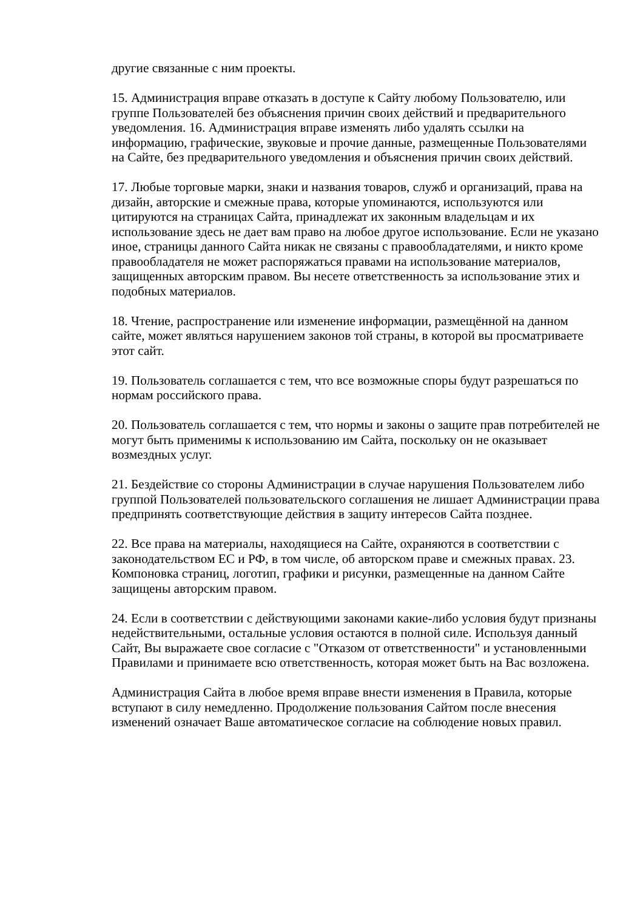другие связанные с ним проекты.
15. Администрация вправе отказать в доступе к Сайту любому Пользователю, или группе Пользователей без объяснения причин своих действий и предварительного уведомления. 16. Администрация вправе изменять либо удалять ссылки на информацию, графические, звуковые и прочие данные, размещенные Пользователями на Сайте, без предварительного уведомления и объяснения причин своих действий.
17. Любые торговые марки, знаки и названия товаров, служб и организаций, права на дизайн, авторские и смежные права, которые упоминаются, используются или цитируются на страницах Сайта, принадлежат их законным владельцам и их использование здесь не дает вам право на любое другое использование. Если не указано иное, страницы данного Сайта никак не связаны с правообладателями, и никто кроме правообладателя не может распоряжаться правами на использование материалов, защищенных авторским правом. Вы несете ответственность за использование этих и подобных материалов.
18. Чтение, распространение или изменение информации, размещённой на данном сайте, может являться нарушением законов той страны, в которой вы просматриваете этот сайт.
19. Пользователь соглашается с тем, что все возможные споры будут разрешаться по нормам российского права.
20. Пользователь соглашается с тем, что нормы и законы о защите прав потребителей не могут быть применимы к использованию им Сайта, поскольку он не оказывает возмездных услуг.
21. Бездействие со стороны Администрации в случае нарушения Пользователем либо группой Пользователей пользовательского соглашения не лишает Администрации права предпринять соответствующие действия в защиту интересов Сайта позднее.
22. Все права на материалы, находящиеся на Сайте, охраняются в соответствии с законодательством ЕС и РФ, в том числе, об авторском праве и смежных правах. 23. Компоновка страниц, логотип, графики и рисунки, размещенные на данном Сайте защищены авторским правом.
24. Если в соответствии с действующими законами какие-либо условия будут признаны недействительными, остальные условия остаются в полной силе. Используя данный Сайт, Вы выражаете свое согласие с "Отказом от ответственности" и установленными Правилами и принимаете всю ответственность, которая может быть на Вас возложена.
Администрация Сайта в любое время вправе внести изменения в Правила, которые вступают в силу немедленно. Продолжение пользования Сайтом после внесения изменений означает Ваше автоматическое согласие на соблюдение новых правил.